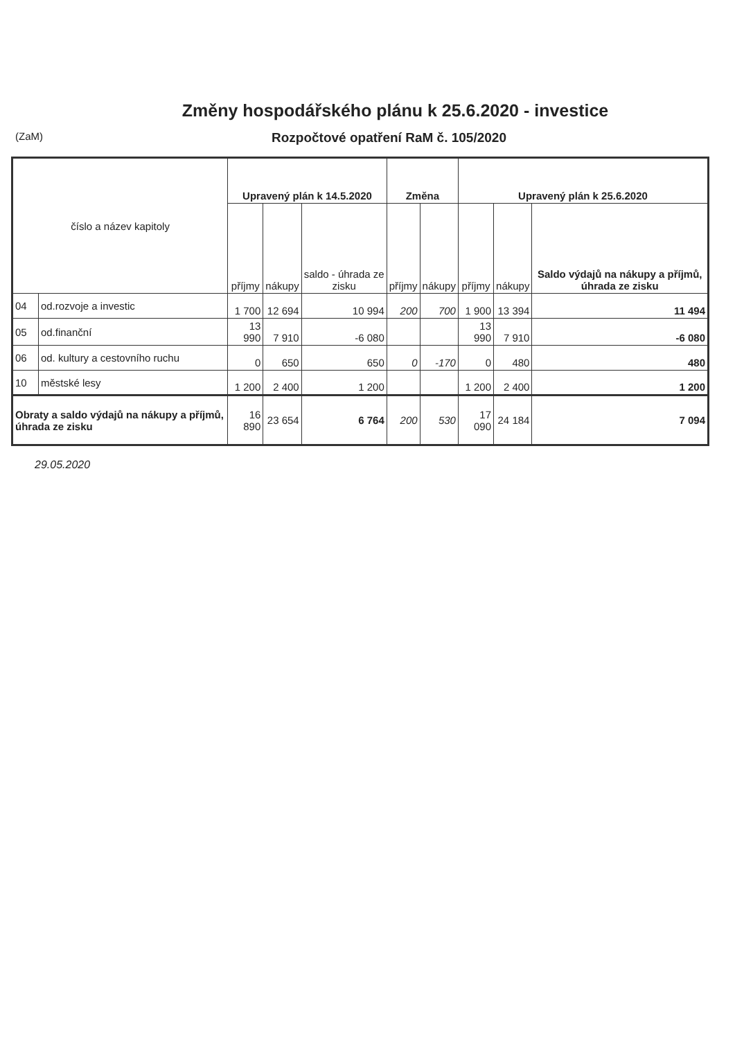Změny hospodářského plánu k 25.6.2020 - investice
(ZaM)
Rozpočtové opatření RaM č. 105/2020
| číslo a název kapitoly | | Upravený plán k 14.5.2020 | | | Změna | | Upravený plán k 25.6.2020 | | |
| --- | --- | --- | --- | --- | --- | --- | --- | --- | --- |
| | | příjmy | nákupy | saldo - úhrada ze zisku | příjmy | nákupy | příjmy | nákupy | Saldo výdajů na nákupy a příjmů, úhrada ze zisku |
| 04 | od.rozvoje a investic | 1 700 | 12 694 | 10 994 | 200 | 700 | 1 900 | 13 394 | 11 494 |
| 05 | od.finanční | 13 990 | 7 910 | -6 080 | | | 13 990 | 7 910 | -6 080 |
| 06 | od. kultury a cestovního ruchu | 0 | 650 | 650 | 0 | -170 | 0 | 480 | 480 |
| 10 | městské lesy | 1 200 | 2 400 | 1 200 | | | 1 200 | 2 400 | 1 200 |
| Obraty a saldo výdajů na nákupy a příjmů, úhrada ze zisku | | 16 890 | 23 654 | 6 764 | 200 | 530 | 17 090 | 24 184 | 7 094 |
29.05.2020